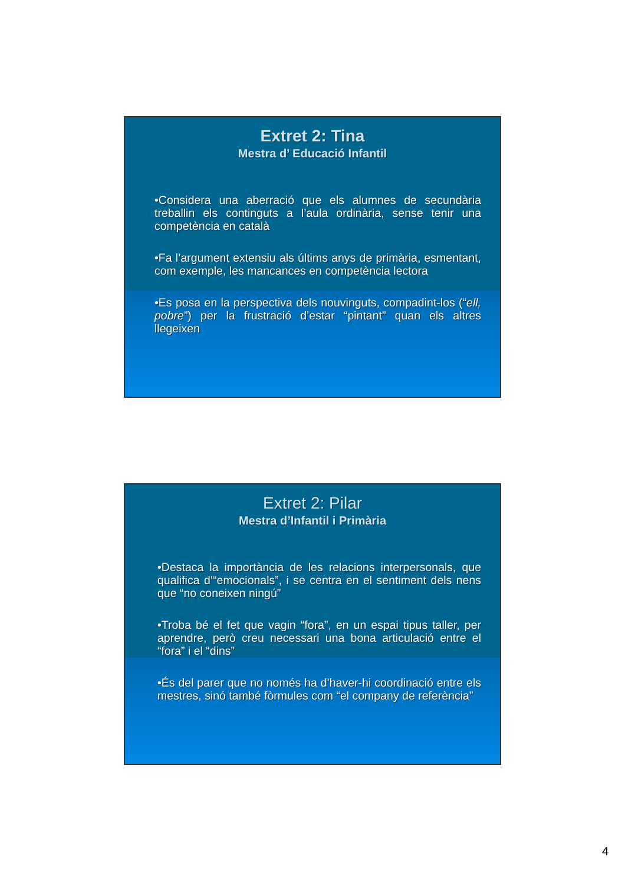Extret 2: Tina
Mestra d’ Educació Infantil
•Considera una aberració que els alumnes de secundària treballin els continguts a l’aula ordinària, sense tenir una competència en català
•Fa l’argument extensiu als últims anys de primària, esmentant, com exemple, les mancances en competència lectora
•Es posa en la perspectiva dels nouvinguts, compadint-los (“ell, pobre”) per la frustració d’estar “pintant” quan els altres llegeixen
Extret 2: Pilar
Mestra d’Infantil i Primària
•Destaca la importància de les relacions interpersonals, que qualifica d’“emocionals”, i se centra en el sentiment dels nens que “no coneixen ningú”
•Troba bé el fet que vagin “fora”, en un espai tipus taller, per aprendre, però creu necessari una bona articulació entre el “fora” i el “dins”
•És del parer que no només ha d’haver-hi coordinació entre els mestres, sinó també fòrmules com “el company de referència”
4